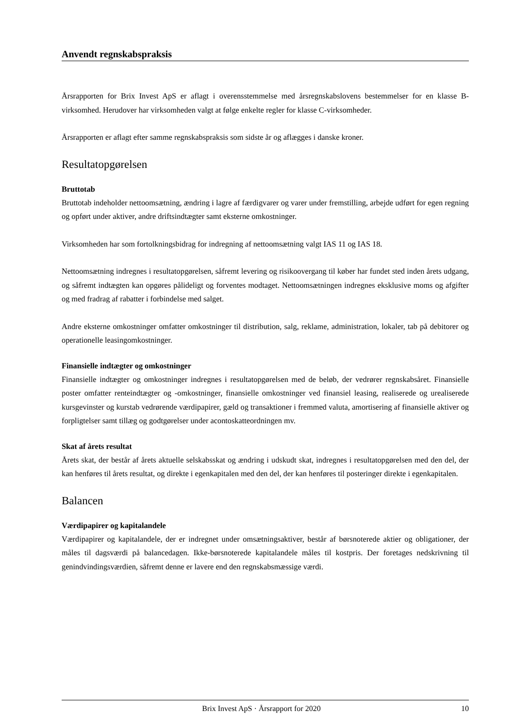Anvendt regnskabspraksis
Årsrapporten for Brix Invest ApS er aflagt i overensstemmelse med årsregnskabslovens bestemmelser for en klasse B-virksomhed. Herudover har virksomheden valgt at følge enkelte regler for klasse C-virksomheder.
Årsrapporten er aflagt efter samme regnskabspraksis som sidste år og aflægges i danske kroner.
Resultatopgørelsen
Bruttotab
Bruttotab indeholder nettoomsætning, ændring i lagre af færdigvarer og varer under fremstilling, arbejde udført for egen regning og opført under aktiver, andre driftsindtægter samt eksterne omkostninger.
Virksomheden har som fortolkningsbidrag for indregning af nettoomsætning valgt IAS 11 og IAS 18.
Nettoomsætning indregnes i resultatopgørelsen, såfremt levering og risikoovergang til køber har fundet sted inden årets udgang, og såfremt indtægten kan opgøres pålideligt og forventes modtaget. Nettoomsætningen indregnes eksklusive moms og afgifter og med fradrag af rabatter i forbindelse med salget.
Andre eksterne omkostninger omfatter omkostninger til distribution, salg, reklame, administration, lokaler, tab på debitorer og operationelle leasingomkostninger.
Finansielle indtægter og omkostninger
Finansielle indtægter og omkostninger indregnes i resultatopgørelsen med de beløb, der vedrører regnskabsåret. Finansielle poster omfatter renteindtægter og -omkostninger, finansielle omkostninger ved finansiel leasing, realiserede og urealiserede kursgevinster og kurstab vedrørende værdipapirer, gæld og transaktioner i fremmed valuta, amortisering af finansielle aktiver og forpligtelser samt tillæg og godtgørelser under acontoskatteordningen mv.
Skat af årets resultat
Årets skat, der består af årets aktuelle selskabsskat og ændring i udskudt skat, indregnes i resultatopgørelsen med den del, der kan henføres til årets resultat, og direkte i egenkapitalen med den del, der kan henføres til posteringer direkte i egenkapitalen.
Balancen
Værdipapirer og kapitalandele
Værdipapirer og kapitalandele, der er indregnet under omsætningsaktiver, består af børsnoterede aktier og obligationer, der måles til dagsværdi på balancedagen. Ikke-børsnoterede kapitalandele måles til kostpris. Der foretages nedskrivning til genindvindingsværdien, såfremt denne er lavere end den regnskabsmæssige værdi.
Brix Invest ApS · Årsrapport for 2020 10